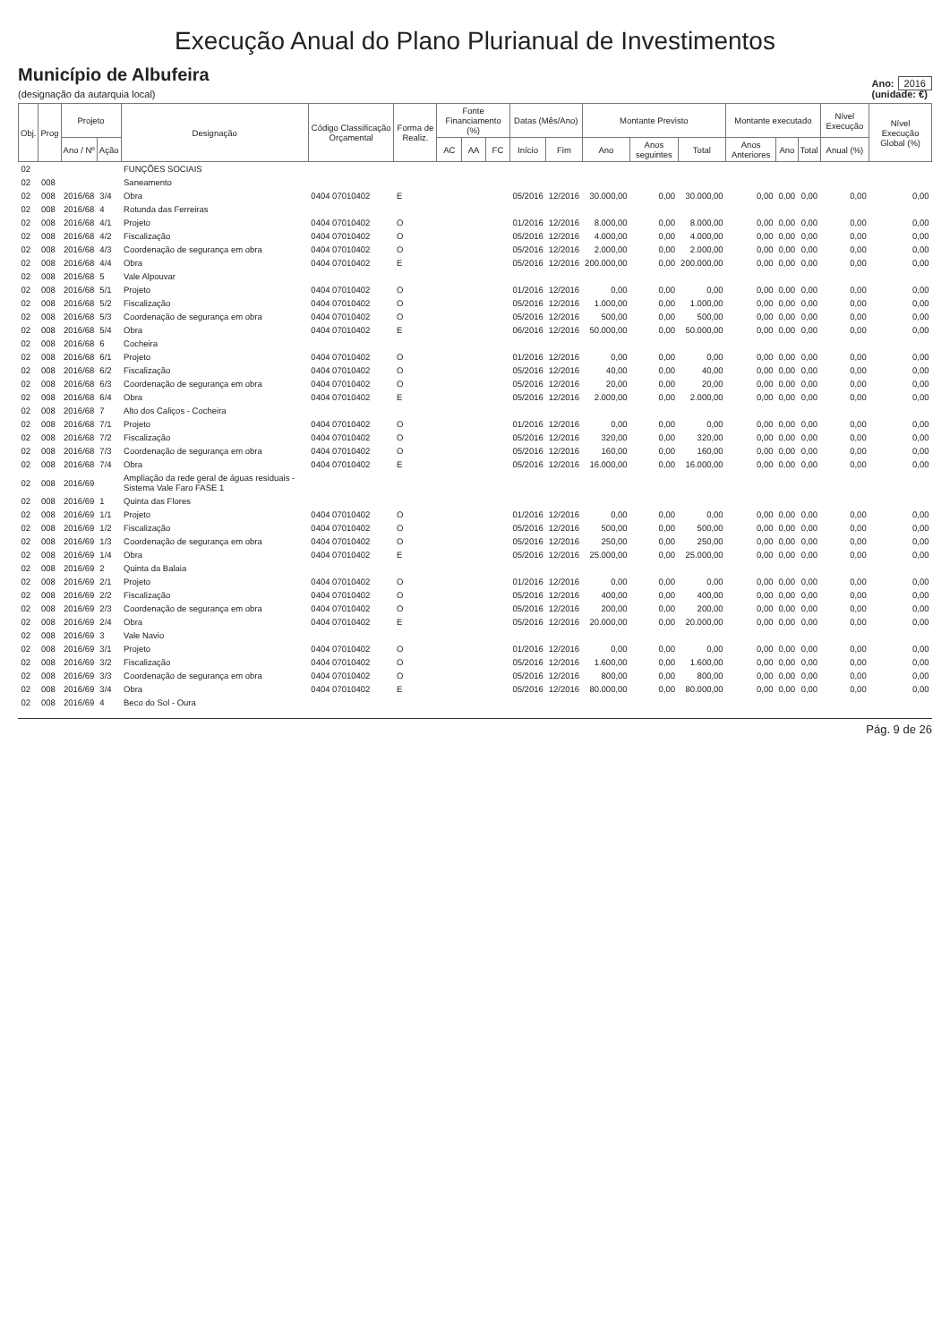Execução Anual do Plano Plurianual de Investimentos
Município de Albufeira
(designação da autarquia local)
Ano: 2016
(unidade: €)
| Obj. | Prog | Projeto | | Designação | Código Classificação Orçamental | Forma de Realiz. | Fonte Financiamento (%) | | | Datas (Mês/Ano) | | Montante Previsto | | | Montante executado | | | Nível Execução | Nível Execução Global (%) |
| --- | --- | --- | --- | --- | --- | --- | --- | --- | --- | --- | --- | --- | --- | --- | --- | --- | --- | --- | --- |
| | | Ano / Nº | Ação | | | | AC | AA | FC | Início | Fim | Ano | Anos seguintes | Total | Anos Anteriores | Ano | Total | Anual (%) | |
| 02 | | | | FUNÇÕES SOCIAIS | | | | | | | | | | | | | | | |
| 02 | 008 | | | Saneamento | | | | | | | | | | | | | | | |
| 02 | 008 | 2016/68 | 3/4 | Obra | 0404 07010402 | E | | | | 05/2016 | 12/2016 | 30.000,00 | 0,00 | 30.000,00 | 0,00 | 0,00 | 0,00 | 0,00 | 0,00 |
| 02 | 008 | 2016/68 | 4 | Rotunda das Ferreiras | | | | | | | | | | | | | | | |
| 02 | 008 | 2016/68 | 4/1 | Projeto | 0404 07010402 | O | | | | 01/2016 | 12/2016 | 8.000,00 | 0,00 | 8.000,00 | 0,00 | 0,00 | 0,00 | 0,00 | 0,00 |
| 02 | 008 | 2016/68 | 4/2 | Fiscalização | 0404 07010402 | O | | | | 05/2016 | 12/2016 | 4.000,00 | 0,00 | 4.000,00 | 0,00 | 0,00 | 0,00 | 0,00 | 0,00 |
| 02 | 008 | 2016/68 | 4/3 | Coordenação de segurança em obra | 0404 07010402 | O | | | | 05/2016 | 12/2016 | 2.000,00 | 0,00 | 2.000,00 | 0,00 | 0,00 | 0,00 | 0,00 | 0,00 |
| 02 | 008 | 2016/68 | 4/4 | Obra | 0404 07010402 | E | | | | 05/2016 | 12/2016 | 200.000,00 | 0,00 | 200.000,00 | 0,00 | 0,00 | 0,00 | 0,00 | 0,00 |
| 02 | 008 | 2016/68 | 5 | Vale Alpouvar | | | | | | | | | | | | | | | |
| 02 | 008 | 2016/68 | 5/1 | Projeto | 0404 07010402 | O | | | | 01/2016 | 12/2016 | 0,00 | 0,00 | 0,00 | 0,00 | 0,00 | 0,00 | 0,00 | 0,00 |
| 02 | 008 | 2016/68 | 5/2 | Fiscalização | 0404 07010402 | O | | | | 05/2016 | 12/2016 | 1.000,00 | 0,00 | 1.000,00 | 0,00 | 0,00 | 0,00 | 0,00 | 0,00 |
| 02 | 008 | 2016/68 | 5/3 | Coordenação de segurança em obra | 0404 07010402 | O | | | | 05/2016 | 12/2016 | 500,00 | 0,00 | 500,00 | 0,00 | 0,00 | 0,00 | 0,00 | 0,00 |
| 02 | 008 | 2016/68 | 5/4 | Obra | 0404 07010402 | E | | | | 06/2016 | 12/2016 | 50.000,00 | 0,00 | 50.000,00 | 0,00 | 0,00 | 0,00 | 0,00 | 0,00 |
| 02 | 008 | 2016/68 | 6 | Cocheira | | | | | | | | | | | | | | | |
| 02 | 008 | 2016/68 | 6/1 | Projeto | 0404 07010402 | O | | | | 01/2016 | 12/2016 | 0,00 | 0,00 | 0,00 | 0,00 | 0,00 | 0,00 | 0,00 | 0,00 |
| 02 | 008 | 2016/68 | 6/2 | Fiscalização | 0404 07010402 | O | | | | 05/2016 | 12/2016 | 40,00 | 0,00 | 40,00 | 0,00 | 0,00 | 0,00 | 0,00 | 0,00 |
| 02 | 008 | 2016/68 | 6/3 | Coordenação de segurança em obra | 0404 07010402 | O | | | | 05/2016 | 12/2016 | 20,00 | 0,00 | 20,00 | 0,00 | 0,00 | 0,00 | 0,00 | 0,00 |
| 02 | 008 | 2016/68 | 6/4 | Obra | 0404 07010402 | E | | | | 05/2016 | 12/2016 | 2.000,00 | 0,00 | 2.000,00 | 0,00 | 0,00 | 0,00 | 0,00 | 0,00 |
| 02 | 008 | 2016/68 | 7 | Alto dos Caliços - Cocheira | | | | | | | | | | | | | | | |
| 02 | 008 | 2016/68 | 7/1 | Projeto | 0404 07010402 | O | | | | 01/2016 | 12/2016 | 0,00 | 0,00 | 0,00 | 0,00 | 0,00 | 0,00 | 0,00 | 0,00 |
| 02 | 008 | 2016/68 | 7/2 | Fiscalização | 0404 07010402 | O | | | | 05/2016 | 12/2016 | 320,00 | 0,00 | 320,00 | 0,00 | 0,00 | 0,00 | 0,00 | 0,00 |
| 02 | 008 | 2016/68 | 7/3 | Coordenação de segurança em obra | 0404 07010402 | O | | | | 05/2016 | 12/2016 | 160,00 | 0,00 | 160,00 | 0,00 | 0,00 | 0,00 | 0,00 | 0,00 |
| 02 | 008 | 2016/68 | 7/4 | Obra | 0404 07010402 | E | | | | 05/2016 | 12/2016 | 16.000,00 | 0,00 | 16.000,00 | 0,00 | 0,00 | 0,00 | 0,00 | 0,00 |
| 02 | 008 | 2016/69 | | Ampliação da rede geral de águas residuais - Sistema Vale Faro FASE 1 | | | | | | | | | | | | | | | |
| 02 | 008 | 2016/69 | 1 | Quinta das Flores | | | | | | | | | | | | | | | |
| 02 | 008 | 2016/69 | 1/1 | Projeto | 0404 07010402 | O | | | | 01/2016 | 12/2016 | 0,00 | 0,00 | 0,00 | 0,00 | 0,00 | 0,00 | 0,00 | 0,00 |
| 02 | 008 | 2016/69 | 1/2 | Fiscalização | 0404 07010402 | O | | | | 05/2016 | 12/2016 | 500,00 | 0,00 | 500,00 | 0,00 | 0,00 | 0,00 | 0,00 | 0,00 |
| 02 | 008 | 2016/69 | 1/3 | Coordenação de segurança em obra | 0404 07010402 | O | | | | 05/2016 | 12/2016 | 250,00 | 0,00 | 250,00 | 0,00 | 0,00 | 0,00 | 0,00 | 0,00 |
| 02 | 008 | 2016/69 | 1/4 | Obra | 0404 07010402 | E | | | | 05/2016 | 12/2016 | 25.000,00 | 0,00 | 25.000,00 | 0,00 | 0,00 | 0,00 | 0,00 | 0,00 |
| 02 | 008 | 2016/69 | 2 | Quinta da Balaia | | | | | | | | | | | | | | | |
| 02 | 008 | 2016/69 | 2/1 | Projeto | 0404 07010402 | O | | | | 01/2016 | 12/2016 | 0,00 | 0,00 | 0,00 | 0,00 | 0,00 | 0,00 | 0,00 | 0,00 |
| 02 | 008 | 2016/69 | 2/2 | Fiscalização | 0404 07010402 | O | | | | 05/2016 | 12/2016 | 400,00 | 0,00 | 400,00 | 0,00 | 0,00 | 0,00 | 0,00 | 0,00 |
| 02 | 008 | 2016/69 | 2/3 | Coordenação de segurança em obra | 0404 07010402 | O | | | | 05/2016 | 12/2016 | 200,00 | 0,00 | 200,00 | 0,00 | 0,00 | 0,00 | 0,00 | 0,00 |
| 02 | 008 | 2016/69 | 2/4 | Obra | 0404 07010402 | E | | | | 05/2016 | 12/2016 | 20.000,00 | 0,00 | 20.000,00 | 0,00 | 0,00 | 0,00 | 0,00 | 0,00 |
| 02 | 008 | 2016/69 | 3 | Vale Navio | | | | | | | | | | | | | | | |
| 02 | 008 | 2016/69 | 3/1 | Projeto | 0404 07010402 | O | | | | 01/2016 | 12/2016 | 0,00 | 0,00 | 0,00 | 0,00 | 0,00 | 0,00 | 0,00 | 0,00 |
| 02 | 008 | 2016/69 | 3/2 | Fiscalização | 0404 07010402 | O | | | | 05/2016 | 12/2016 | 1.600,00 | 0,00 | 1.600,00 | 0,00 | 0,00 | 0,00 | 0,00 | 0,00 |
| 02 | 008 | 2016/69 | 3/3 | Coordenação de segurança em obra | 0404 07010402 | O | | | | 05/2016 | 12/2016 | 800,00 | 0,00 | 800,00 | 0,00 | 0,00 | 0,00 | 0,00 | 0,00 |
| 02 | 008 | 2016/69 | 3/4 | Obra | 0404 07010402 | E | | | | 05/2016 | 12/2016 | 80.000,00 | 0,00 | 80.000,00 | 0,00 | 0,00 | 0,00 | 0,00 | 0,00 |
| 02 | 008 | 2016/69 | 4 | Beco do Sol - Oura | | | | | | | | | | | | | | | |
Pág. 9 de 26